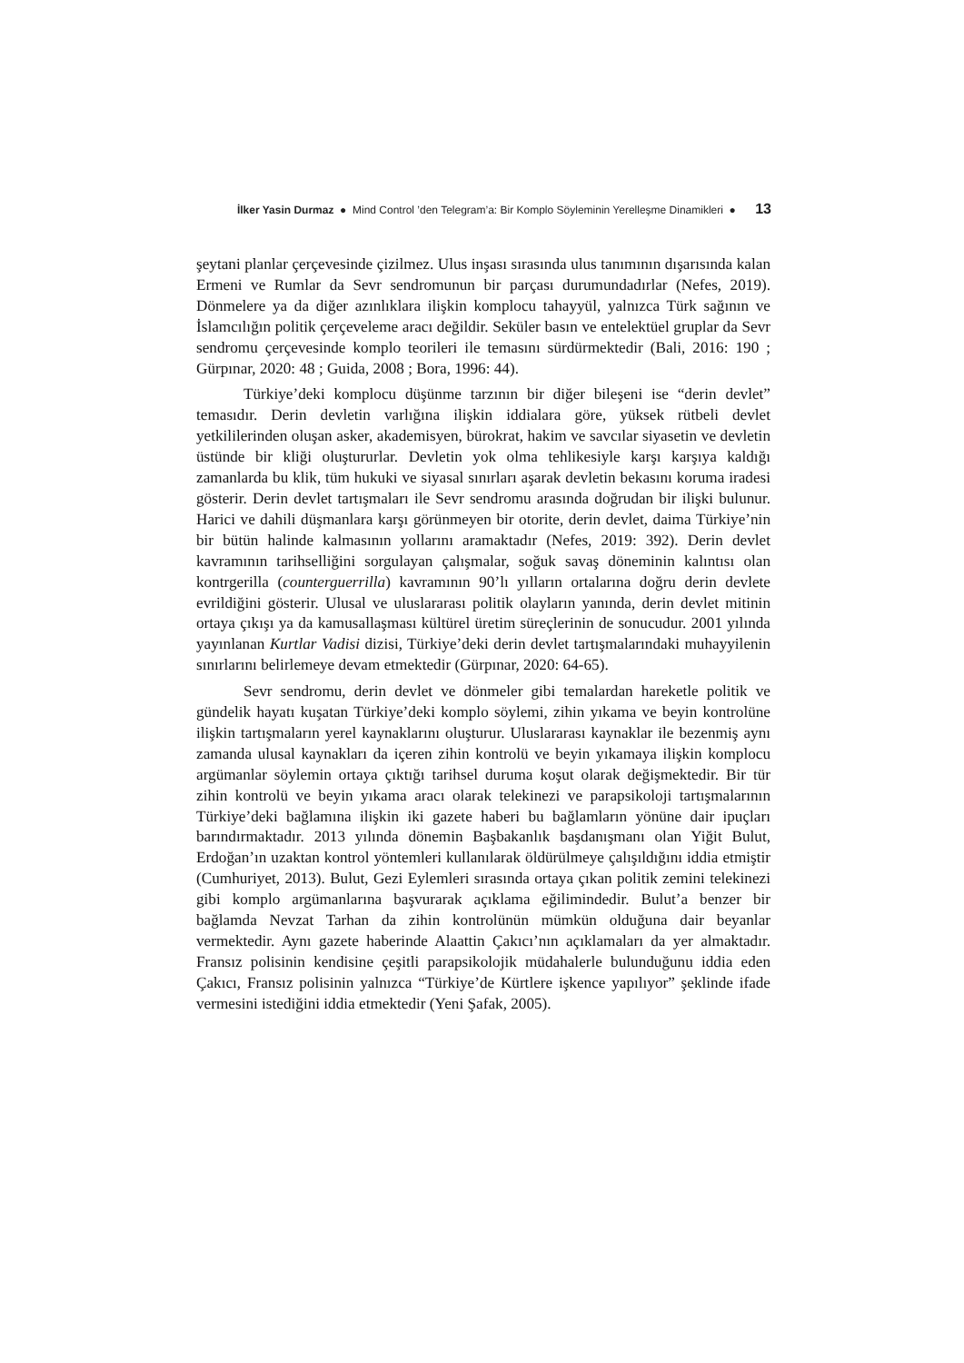İlker Yasin Durmaz ● Mind Control ’den Telegram’a: Bir Komplo Söyleminin Yerelleşme Dinamikleri ● 13
şeytani planlar çerçevesinde çizilmez. Ulus inşası sırasında ulus tanımının dışarısında kalan Ermeni ve Rumlar da Sevr sendromunun bir parçası durumundadırlar (Nefes, 2019). Dönmelere ya da diğer azınlıklara ilişkin komplocu tahayyül, yalnızca Türk sağının ve İslamcılığın politik çerçeveleme aracı değildir. Seküler basın ve entelektüel gruplar da Sevr sendromu çerçevesinde komplo teorileri ile temasını sürdürmektedir (Bali, 2016: 190 ; Gürpınar, 2020: 48 ; Guida, 2008 ; Bora, 1996: 44).
Türkiye’deki komplocu düşünme tarzının bir diğer bileşeni ise “derin devlet” temasıdır. Derin devletin varlığına ilişkin iddialara göre, yüksek rütbeli devlet yetkililerinden oluşan asker, akademisyen, bürokrat, hakim ve savcılar siyasetin ve devletin üstünde bir kliği oluştururlar. Devletin yok olma tehlikesiyle karşı karşıya kaldığı zamanlarda bu klik, tüm hukuki ve siyasal sınırları aşarak devletin bekasını koruma iradesi gösterir. Derin devlet tartışmaları ile Sevr sendromu arasında doğrudan bir ilişki bulunur. Harici ve dahili düşmanlara karşı görünmeyen bir otorite, derin devlet, daima Türkiye’nin bir bütün halinde kalmasının yollarını aramaktadır (Nefes, 2019: 392). Derin devlet kavramının tarihselliğini sorgulayan çalışmalar, soğuk savaş döneminin kalıntısı olan kontrgerilla (counterguerrilla) kavramının 90’lı yılların ortalarına doğru derin devlete evrildiğini gösterir. Ulusal ve uluslararası politik olayların yanında, derin devlet mitinin ortaya çıkışı ya da kamusallaşması kültürel üretim süreçlerinin de sonucudur. 2001 yılında yayınlanan Kurtlar Vadisi dizisi, Türkiye’deki derin devlet tartışmalarındaki muhayyilenin sınırlarını belirlemeye devam etmektedir (Gürpınar, 2020: 64-65).
Sevr sendromu, derin devlet ve dönmeler gibi temalardan hareketle politik ve gündelik hayatı kuşatan Türkiye’deki komplo söylemi, zihin yıkama ve beyin kontrolüne ilişkin tartışmaların yerel kaynaklarını oluşturur. Uluslararası kaynaklar ile bezenmiş aynı zamanda ulusal kaynakları da içeren zihin kontrolü ve beyin yıkamaya ilişkin komplocu argümanlar söylemin ortaya çıktığı tarihsel duruma koşut olarak değişmektedir. Bir tür zihin kontrolü ve beyin yıkama aracı olarak telekinezi ve parapsikoloji tartışmalarının Türkiye’deki bağlamına ilişkin iki gazete haberi bu bağlamların yönüne dair ipuçları barındırmaktadır. 2013 yılında dönemin Başbakanlık başdanışmanı olan Yiğit Bulut, Erdoğan’ın uzaktan kontrol yöntemleri kullanılarak öldürülmeye çalışıldığını iddia etmiştir (Cumhuriyet, 2013). Bulut, Gezi Eylemleri sırasında ortaya çıkan politik zemini telekinezi gibi komplo argümanlarına başvurarak açıklama eğilimindedir. Bulut’a benzer bir bağlamda Nevzat Tarhan da zihin kontrolünün mümkün olduğuna dair beyanlar vermektedir. Aynı gazete haberinde Alaattin Çakıcı’nın açıklamaları da yer almaktadır. Fransız polisinin kendisine çeşitli parapsikolojik müdahalerle bulunduğunu iddia eden Çakıcı, Fransız polisinin yalnızca “Türkiye’de Kürtlere işkence yapılıyor” şeklinde ifade vermesini istediğini iddia etmektedir (Yeni Şafak, 2005).